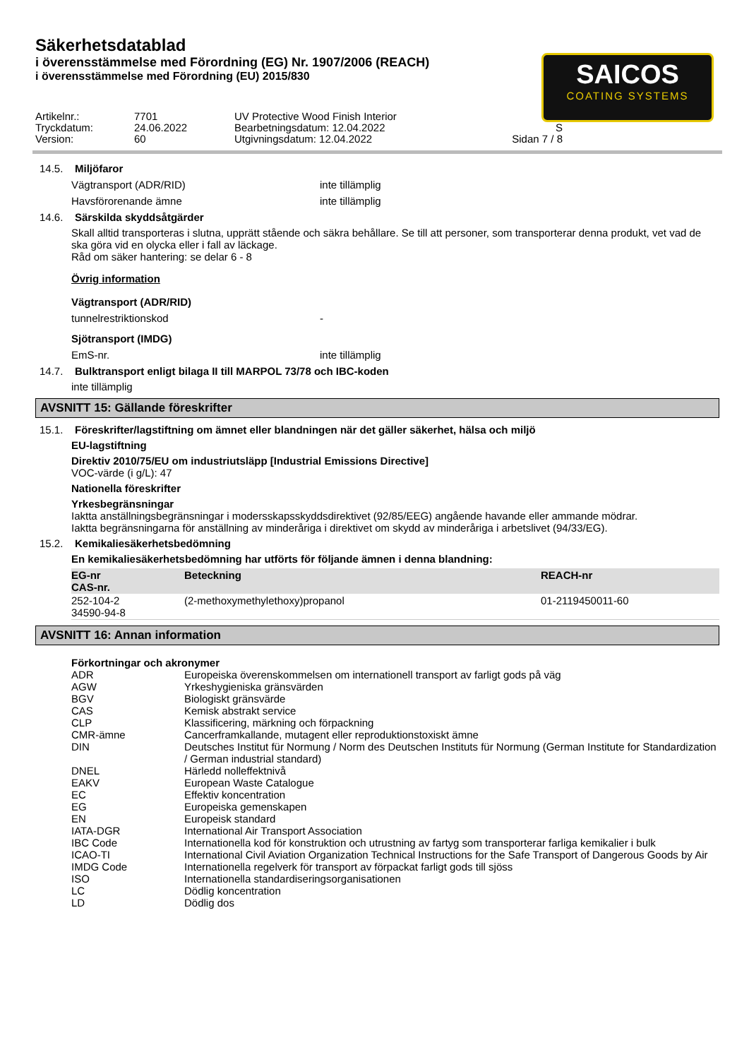Säkerhetsdatablad
i överensstämmelse med Förordning (EG) Nr. 1907/2006 (REACH)
i överensstämmelse med Förordning (EU) 2015/830
SAICOS
COATING SYSTEMS
Artikelnr.:
7701
UV Protective Wood Finish Interior
Tryckdatum:
24.06.2022
Bearbetningsdatum: 12.04.2022
S
Version:
60
Utgivningsdatum: 12.04.2022
Sidan 7 / 8
14.5. Miljöfaror
Vägtransport (ADR/RID)
inte tillämplig
Havsförorenande ämne
inte tillämplig
14.6. Särskilda skyddsåtgärder
Skall alltid transporteras i slutna, upprätt stående och säkra behållare. Se till att personer, som transporterar denna produkt, vet vad de ska göra vid en olycka eller i fall av läckage.
Råd om säker hantering: se delar 6 - 8
Övrig information
Vägtransport (ADR/RID)
tunnelrestriktionskod
-
Sjötransport (IMDG)
EmS-nr.
inte tillämplig
14.7. Bulktransport enligt bilaga II till MARPOL 73/78 och IBC-koden
inte tillämplig
AVSNITT 15: Gällande föreskrifter
15.1. Föreskrifter/lagstiftning om ämnet eller blandningen när det gäller säkerhet, hälsa och miljö
EU-lagstiftning
Direktiv 2010/75/EU om industriutsläpp [Industrial Emissions Directive]
VOC-värde (i g/L): 47
Nationella föreskrifter
Yrkesbegränsningar
Iaktta anställningsbegränsningar i modersskapsskyddsdirektivet (92/85/EEG) angående havande eller ammande mödrar.
Iaktta begränsningarna för anställning av minderåriga i direktivet om skydd av minderåriga i arbetslivet (94/33/EG).
15.2. Kemikaliesäkerhetsbedömning
En kemikaliesäkerhetsbedömning har utförts för följande ämnen i denna blandning:
| EG-nr CAS-nr. | Beteckning | REACH-nr |
| --- | --- | --- |
| 252-104-2 34590-94-8 | (2-methoxymethylethoxy)propanol | 01-2119450011-60 |
AVSNITT 16: Annan information
Förkortningar och akronymer
| ADR | Europeiska överenskommelsen om internationell transport av farligt gods på väg |
| AGW | Yrkeshygieniska gränsvärden |
| BGV | Biologiskt gränsvärde |
| CAS | Kemisk abstrakt service |
| CLP | Klassificering, märkning och förpackning |
| CMR-ämne | Cancerframkallande, mutagent eller reproduktionstoxiskt ämne |
| DIN | Deutsches Institut für Normung / Norm des Deutschen Instituts für Normung (German Institute for Standardization / German industrial standard) |
| DNEL | Härledd nolleffektnivå |
| EAKV | European Waste Catalogue |
| EC | Effektiv koncentration |
| EG | Europeiska gemenskapen |
| EN | Europeisk standard |
| IATA-DGR | International Air Transport Association |
| IBC Code | Internationella kod för konstruktion och utrustning av fartyg som transporterar farliga kemikalier i bulk |
| ICAO-TI | International Civil Aviation Organization Technical Instructions for the Safe Transport of Dangerous Goods by Air |
| IMDG Code | Internationella regelverk för transport av förpackat farligt gods till sjöss |
| ISO | Internationella standardiseringsorganisationen |
| LC | Dödlig koncentration |
| LD | Dödlig dos |